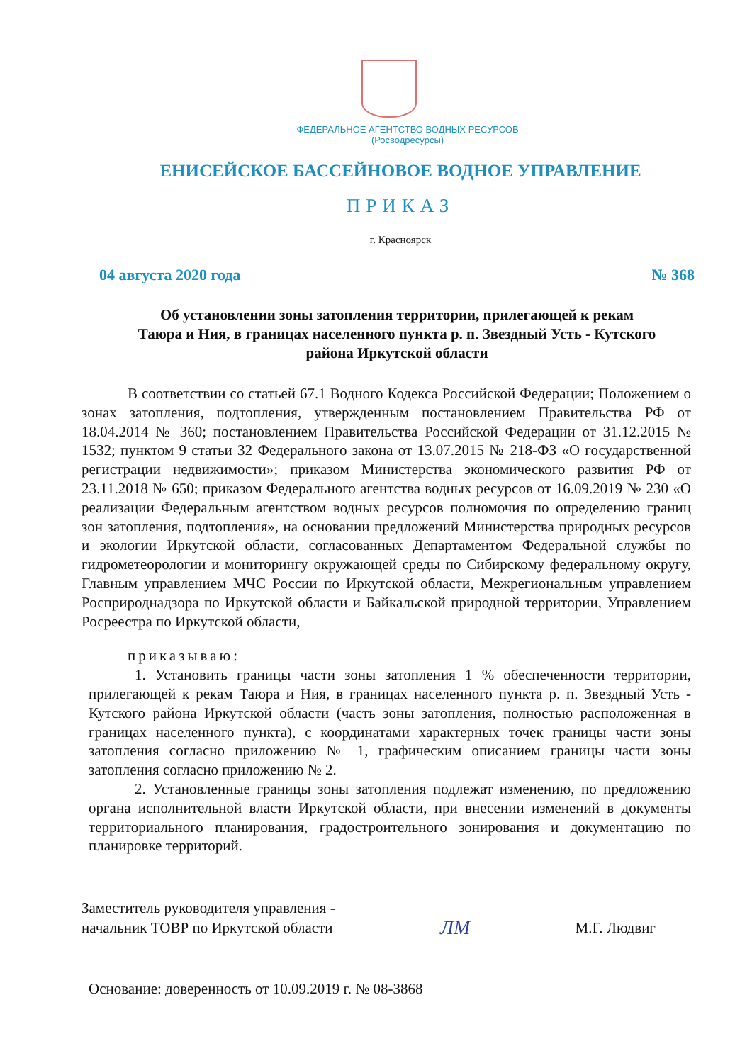ФЕДЕРАЛЬНОЕ АГЕНТСТВО ВОДНЫХ РЕСУРСОВ
(Росводресурсы)
ЕНИСЕЙСКОЕ БАССЕЙНОВОЕ ВОДНОЕ УПРАВЛЕНИЕ
ПРИКАЗ
г. Красноярск
04 августа 2020 года № 368
Об установлении зоны затопления территории, прилегающей к рекам
Таюра и Ния, в границах населенного пункта р. п. Звездный Усть - Кутского
района Иркутской области
В соответствии со статьей 67.1 Водного Кодекса Российской Федерации; Положением о зонах затопления, подтопления, утвержденным постановлением Правительства РФ от 18.04.2014 № 360; постановлением Правительства Российской Федерации от 31.12.2015 № 1532; пунктом 9 статьи 32 Федерального закона от 13.07.2015 № 218-ФЗ «О государственной регистрации недвижимости»; приказом Министерства экономического развития РФ от 23.11.2018 № 650; приказом Федерального агентства водных ресурсов от 16.09.2019 № 230 «О реализации Федеральным агентством водных ресурсов полномочия по определению границ зон затопления, подтопления», на основании предложений Министерства природных ресурсов и экологии Иркутской области, согласованных Департаментом Федеральной службы по гидрометеорологии и мониторингу окружающей среды по Сибирскому федеральному округу, Главным управлением МЧС России по Иркутской области, Межрегиональным управлением Росприроднадзора по Иркутской области и Байкальской природной территории, Управлением Росреестра по Иркутской области,
приказываю:
1. Установить границы части зоны затопления 1 % обеспеченности территории, прилегающей к рекам Таюра и Ния, в границах населенного пункта р. п. Звездный Усть - Кутского района Иркутской области (часть зоны затопления, полностью расположенная в границах населенного пункта), с координатами характерных точек границы части зоны затопления согласно приложению № 1, графическим описанием границы части зоны затопления согласно приложению № 2.
2. Установленные границы зоны затопления подлежат изменению, по предложению органа исполнительной власти Иркутской области, при внесении изменений в документы территориального планирования, градостроительного зонирования и документацию по планировке территорий.
Заместитель руководителя управления -
начальник ТОВР по Иркутской области ЛМ М.Г. Людвиг
Основание: доверенность от 10.09.2019 г. № 08-3868